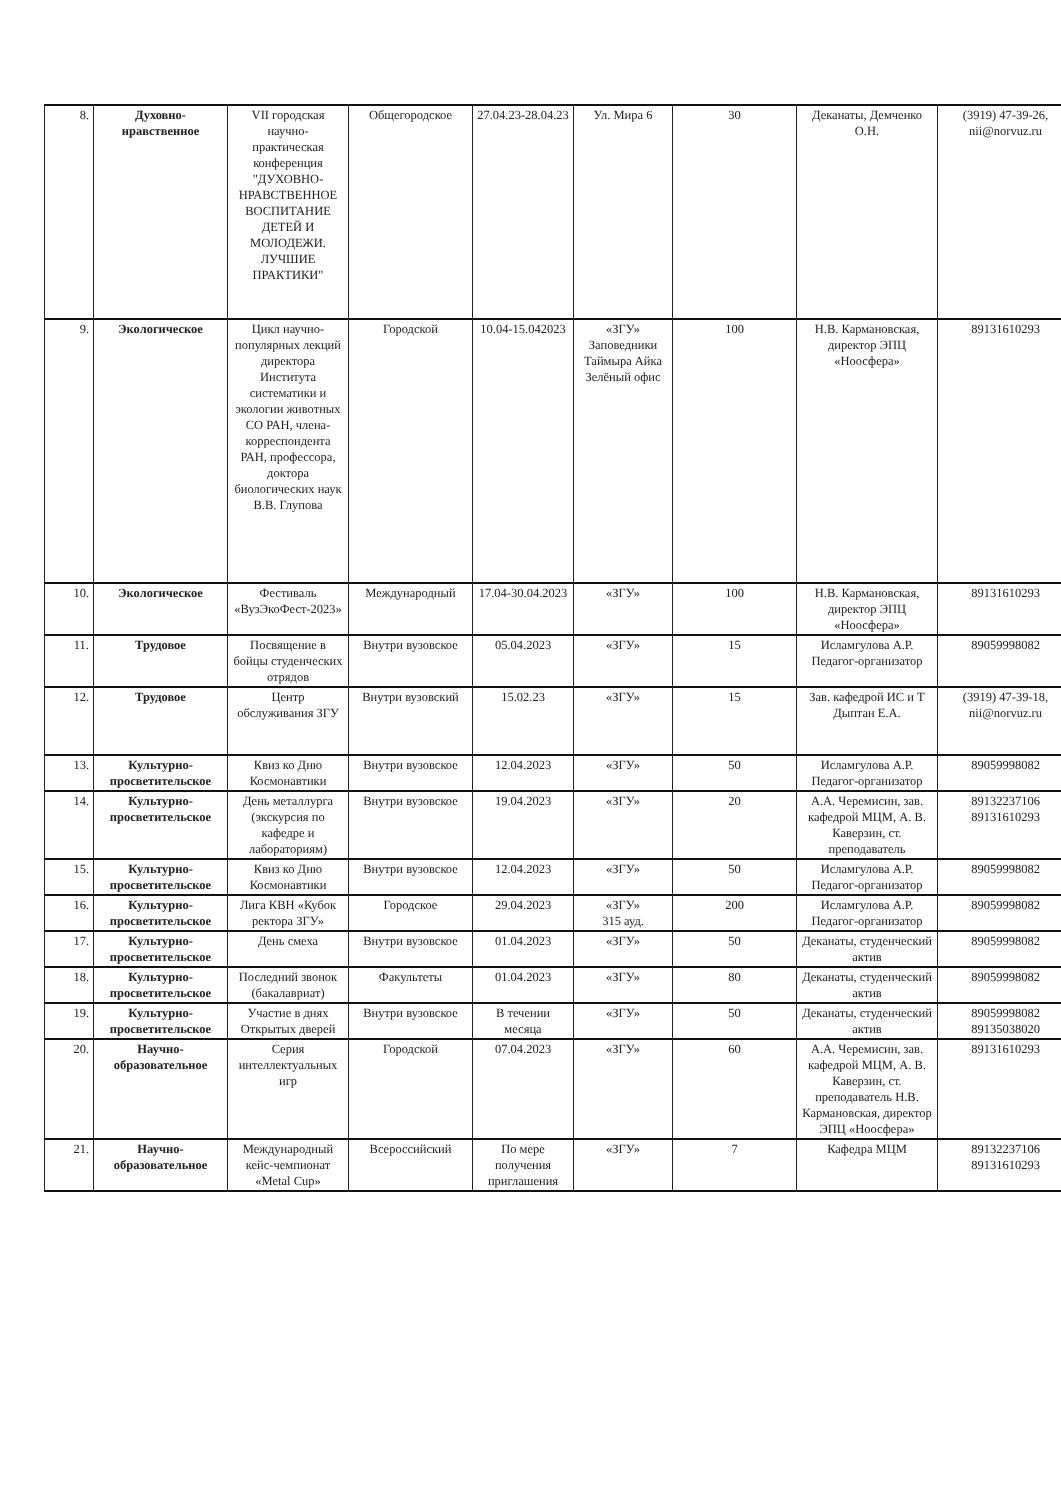| 8. | Духовно-нравственное | VII городская научно-практическая конференция "ДУХОВНО-НРАВСТВЕННОЕ ВОСПИТАНИЕ ДЕТЕЙ И МОЛОДЕЖИ. ЛУЧШИЕ ПРАКТИКИ" | Общегородское | 27.04.23-28.04.23 | Ул. Мира 6 | 30 | Деканаты, Демченко О.Н. | (3919) 47-39-26, nii@norvuz.ru |
| 9. | Экологическое | Цикл научно-популярных лекций директора Института систематики и экологии животных СО РАН, члена-корреспондента РАН, профессора, доктора биологических наук В.В. Глупова | Городской | 10.04-15.042023 | «ЗГУ» Заповедники Таймыра Айка Зелёный офис | 100 | Н.В. Кармановская, директор ЭПЦ «Ноосфера» | 89131610293 |
| 10. | Экологическое | Фестиваль «ВузЭкоФест-2023» | Международный | 17.04-30.04.2023 | «ЗГУ» | 100 | Н.В. Кармановская, директор ЭПЦ «Ноосфера» | 89131610293 |
| 11. | Трудовое | Посвящение в бойцы студенческих отрядов | Внутри вузовское | 05.04.2023 | «ЗГУ» | 15 | Исламгулова А.Р. Педагог-организатор | 89059998082 |
| 12. | Трудовое | Центр обслуживания ЗГУ | Внутри вузовский | 15.02.23 | «ЗГУ» | 15 | Зав. кафедрой ИС и Т Дыптан Е.А. | (3919) 47-39-18, nii@norvuz.ru |
| 13. | Культурно-просветительское | Квиз ко Дню Космонавтики | Внутри вузовское | 12.04.2023 | «ЗГУ» | 50 | Исламгулова А.Р. Педагог-организатор | 89059998082 |
| 14. | Культурно-просветительское | День металлурга (экскурсия по кафедре и лабораториям) | Внутри вузовское | 19.04.2023 | «ЗГУ» | 20 | А.А. Черемисин, зав. кафедрой МЦМ, А. В. Каверзин, ст. преподаватель | 89132237106 89131610293 |
| 15. | Культурно-просветительское | Квиз ко Дню Космонавтики | Внутри вузовское | 12.04.2023 | «ЗГУ» | 50 | Исламгулова А.Р. Педагог-организатор | 89059998082 |
| 16. | Культурно-просветительское | Лига КВН «Кубок ректора ЗГУ» | Городское | 29.04.2023 | «ЗГУ» 315 ауд. | 200 | Исламгулова А.Р. Педагог-организатор | 89059998082 |
| 17. | Культурно-просветительское | День смеха | Внутри вузовское | 01.04.2023 | «ЗГУ» | 50 | Деканаты, студенческий актив | 89059998082 |
| 18. | Культурно-просветительское | Последний звонок (бакалавриат) | Факультеты | 01.04.2023 | «ЗГУ» | 80 | Деканаты, студенческий актив | 89059998082 |
| 19. | Культурно-просветительское | Участие в днях Открытых дверей | Внутри вузовское | В течении месяца | «ЗГУ» | 50 | Деканаты, студенческий актив | 89059998082 89135038020 |
| 20. | Научно-образовательное | Серия интеллектуальных игр | Городской | 07.04.2023 | «ЗГУ» | 60 | А.А. Черемисин, зав. кафедрой МЦМ, А. В. Каверзин, ст. преподаватель Н.В. Кармановская, директор ЭПЦ «Ноосфера» | 89131610293 |
| 21. | Научно-образовательное | Международный кейс-чемпионат «Metal Cup» | Всероссийский | По мере получения приглашения | «ЗГУ» | 7 | Кафедра МЦМ | 89132237106 89131610293 |